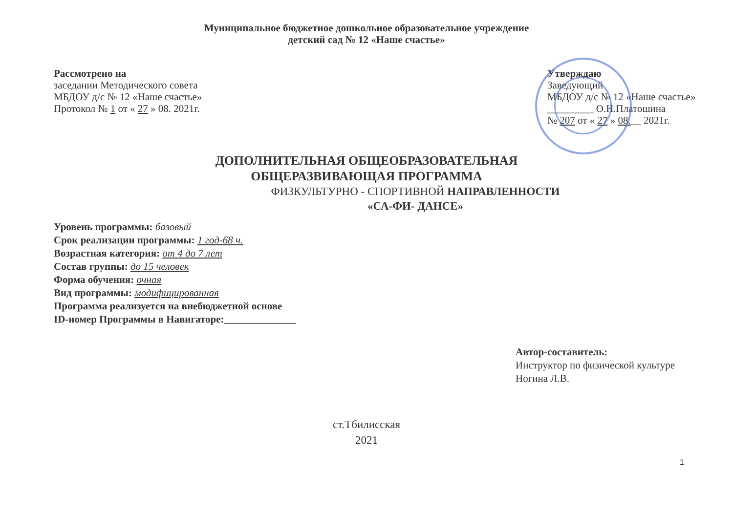Муниципальное бюджетное дошкольное образовательное учреждение
детский сад № 12 «Наше счастье»
Рассмотрено на
заседании Методического совета
МБДОУ д/с № 12 «Наше счастье»
Протокол № 1 от « 27 » 08. 2021г.
Утверждаю
Заведующий
МБДОУ д/с № 12 «Наше счастье»
_________ О.Н.Платошина
№ 207 от « 27 » 08.__ 2021г.
ДОПОЛНИТЕЛЬНАЯ ОБЩЕОБРАЗОВАТЕЛЬНАЯ
ОБЩЕРАЗВИВАЮЩАЯ ПРОГРАММА
ФИЗКУЛЬТУРНО - СПОРТИВНОЙ НАПРАВЛЕННОСТИ
«СА-ФИ- ДАНСЕ»
Уровень программы: базовый
Срок реализации программы: 1 год-68 ч.
Возрастная категория: от 4 до 7 лет
Состав группы: до 15 человек
Форма обучения: очная
Вид программы: модифицированная
Программа реализуется на внебюджетной основе
ID-номер Программы в Навигаторе:______________
Автор-составитель:
Инструктор по физической культуре
Ногина Л.В.
ст.Тбилисская
2021
1